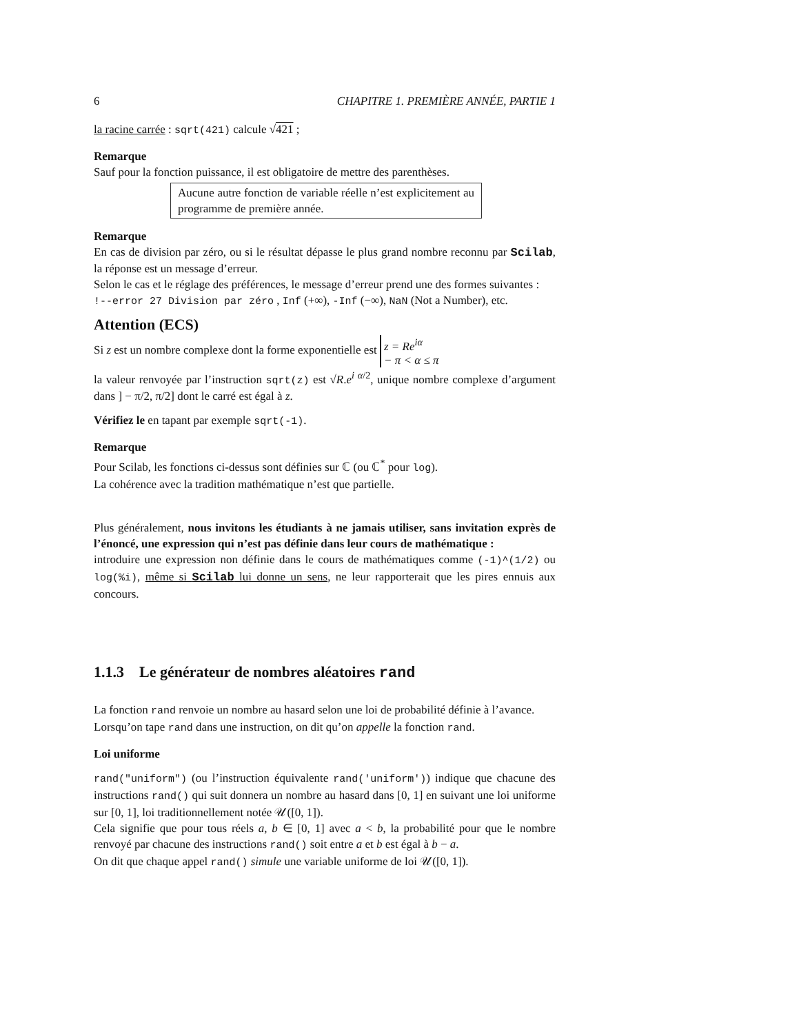6 CHAPITRE 1. PREMIÈRE ANNÉE, PARTIE 1
la racine carrée : sqrt(421) calcule √421 ;
Remarque
Sauf pour la fonction puissance, il est obligatoire de mettre des parenthèses.
Aucune autre fonction de variable réelle n’est explicitement au programme de première année.
Remarque
En cas de division par zéro, ou si le résultat dépasse le plus grand nombre reconnu par Scilab, la réponse est un message d’erreur.
Selon le cas et le réglage des préférences, le message d’erreur prend une des formes suivantes :
!--error 27 Division par zéro , Inf (+∞), -Inf (−∞), NaN (Not a Number), etc.
Attention (ECS)
Si z est un nombre complexe dont la forme exponentielle est z = Re<sup>iα</sup>
− π < α ≤ π
la valeur renvoyée par l’instruction sqrt(z) est √R.e<sup>i α/2</sup>, unique nombre complexe d’argument dans ] − π/2, π/2] dont le carré est égal à z.
Vérifiez le en tapant par exemple sqrt(-1).
Remarque
Pour Scilab, les fonctions ci-dessus sont définies sur ℂ (ou ℂ<sup>*</sup> pour log).
La cohérence avec la tradition mathématique n’est que partielle.
Plus généralement, nous invitons les étudiants à ne jamais utiliser, sans invitation exprès de l’énoncé, une expression qui n’est pas définie dans leur cours de mathématique :
introduire une expression non définie dans le cours de mathématiques comme (-1)^(1/2) ou log(%i), même si Scilab lui donne un sens, ne leur rapporterait que les pires ennuis aux concours.
1.1.3 Le générateur de nombres aléatoires rand
La fonction rand renvoie un nombre au hasard selon une loi de probabilité définie à l’avance.
Lorsqu’on tape rand dans une instruction, on dit qu’on appelle la fonction rand.
Loi uniforme
rand("uniform") (ou l’instruction équivalente rand('uniform')) indique que chacune des instructions rand() qui suit donnera un nombre au hasard dans [0, 1] en suivant une loi uniforme sur [0, 1], loi traditionnellement notée 𝒰([0, 1]).
Cela signifie que pour tous réels a, b ∈ [0, 1] avec a < b, la probabilité pour que le nombre renvoyé par chacune des instructions rand() soit entre a et b est égal à b − a.
On dit que chaque appel rand() simule une variable uniforme de loi 𝒰([0, 1]).